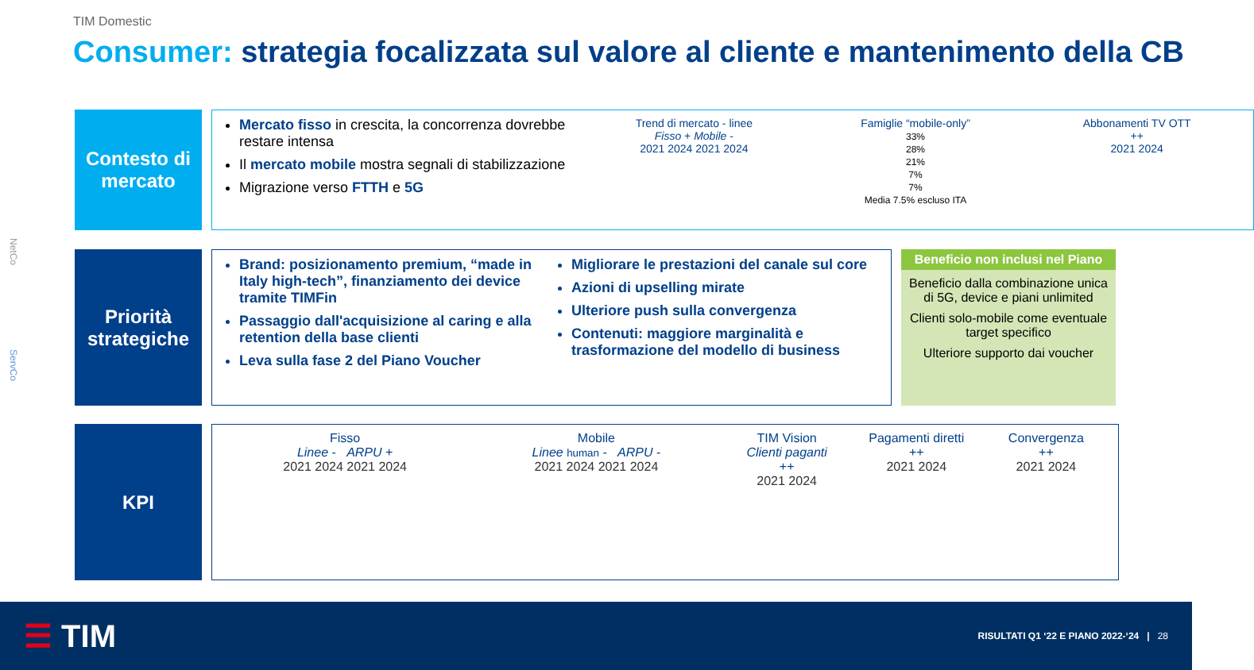TIM Domestic
Consumer: strategia focalizzata sul valore al cliente e mantenimento della CB
Contesto di mercato
Mercato fisso in crescita, la concorrenza dovrebbe restare intensa
Il mercato mobile mostra segnali di stabilizzazione
Migrazione verso FTTH e 5G
Trend di mercato - linee
Fisso + Mobile -
2021 2024 2021 2024
Famiglie “mobile-only”
33%
28%
21%
7%
7%
Media 7.5% escluso ITA
Abbonamenti TV OTT
++
2021 2024
Priorità strategiche
Brand: posizionamento premium, “made in Italy high-tech”, finanziamento dei device tramite TIMFin
Passaggio dall'acquisizione al caring e alla retention della base clienti
Leva sulla fase 2 del Piano Voucher
Migliorare le prestazioni del canale sul core
Azioni di upselling mirate
Ulteriore push sulla convergenza
Contenuti: maggiore marginalità e trasformazione del modello di business
Beneficio non inclusi nel Piano
Beneficio dalla combinazione unica di 5G, device e piani unlimited
Clienti solo-mobile come eventuale target specifico
Ulteriore supporto dai voucher
KPI
Fisso
Linee - ARPU +
2021 2024 2021 2024
Mobile
Linee human - ARPU -
2021 2024 2021 2024
TIM Vision
Clienti paganti
++
2021 2024
Pagamenti diretti
++
2021 2024
Convergenza
++
2021 2024
NetCo
ServCo
☰ TIM
RISULTATI Q1 ‘22 E PIANO 2022-‘24 | 28